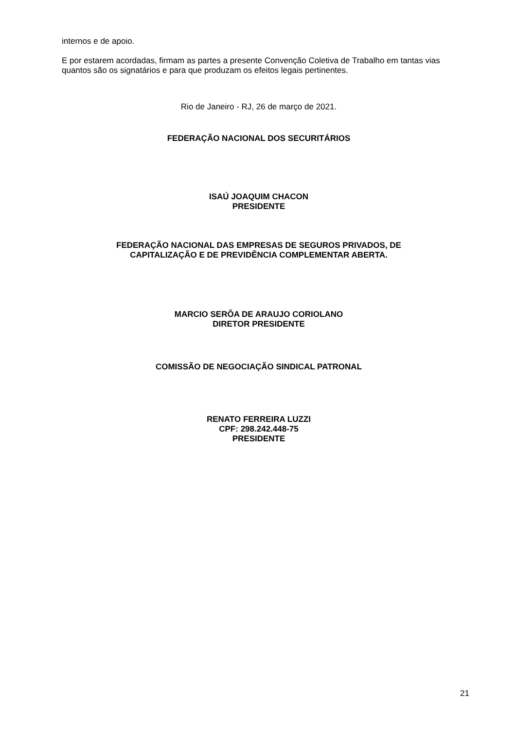internos e de apoio.
E por estarem acordadas, firmam as partes a presente Convenção Coletiva de Trabalho em tantas vias quantos são os signatários e para que produzam os efeitos legais pertinentes.
Rio de Janeiro - RJ, 26 de março de 2021.
FEDERAÇÃO NACIONAL DOS SECURITÁRIOS
ISAÚ JOAQUIM CHACON
PRESIDENTE
FEDERAÇÃO NACIONAL DAS EMPRESAS DE SEGUROS PRIVADOS, DE
CAPITALIZAÇÃO E DE PREVIDÊNCIA COMPLEMENTAR ABERTA.
MARCIO SERÔA DE ARAUJO CORIOLANO
DIRETOR PRESIDENTE
COMISSÃO DE NEGOCIAÇÃO SINDICAL PATRONAL
RENATO FERREIRA LUZZI
CPF: 298.242.448-75
PRESIDENTE
21